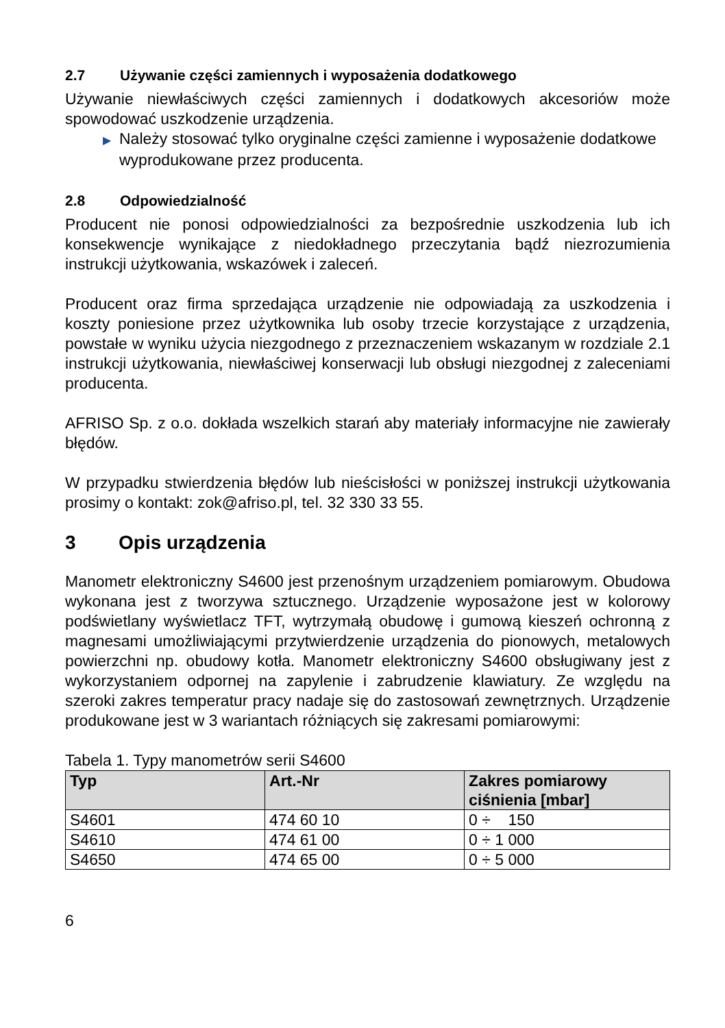2.7 Używanie części zamiennych i wyposażenia dodatkowego
Używanie niewłaściwych części zamiennych i dodatkowych akcesoriów może spowodować uszkodzenie urządzenia.
▶ Należy stosować tylko oryginalne części zamienne i wyposażenie dodatkowe wyprodukowane przez producenta.
2.8 Odpowiedzialność
Producent nie ponosi odpowiedzialności za bezpośrednie uszkodzenia lub ich konsekwencje wynikające z niedokładnego przeczytania bądź niezrozumienia instrukcji użytkowania, wskazówek i zaleceń.
Producent oraz firma sprzedająca urządzenie nie odpowiadają za uszkodzenia i koszty poniesione przez użytkownika lub osoby trzecie korzystające z urządzenia, powstałe w wyniku użycia niezgodnego z przeznaczeniem wskazanym w rozdziale 2.1 instrukcji użytkowania, niewłaściwej konserwacji lub obsługi niezgodnej z zaleceniami producenta.
AFRISO Sp. z o.o. dokłada wszelkich starań aby materiały informacyjne nie zawierały błędów.
W przypadku stwierdzenia błędów lub nieścisłości w poniższej instrukcji użytkowania prosimy o kontakt: zok@afriso.pl, tel. 32 330 33 55.
3 Opis urządzenia
Manometr elektroniczny S4600 jest przenośnym urządzeniem pomiarowym. Obudowa wykonana jest z tworzywa sztucznego. Urządzenie wyposażone jest w kolorowy podświetlany wyświetlacz TFT, wytrzymałą obudowę i gumową kieszeń ochronną z magnesami umożliwiającymi przytwierdzenie urządzenia do pionowych, metalowych powierzchni np. obudowy kotła. Manometr elektroniczny S4600 obsługiwany jest z wykorzystaniem odpornej na zapylenie i zabrudzenie klawiatury. Ze względu na szeroki zakres temperatur pracy nadaje się do zastosowań zewnętrznych. Urządzenie produkowane jest w 3 wariantach różniących się zakresami pomiarowymi:
Tabela 1. Typy manometrów serii S4600
| Typ | Art.-Nr | Zakres pomiarowy ciśnienia [mbar] |
| --- | --- | --- |
| S4601 | 474 60 10 | 0 ÷ 150 |
| S4610 | 474 61 00 | 0 ÷ 1 000 |
| S4650 | 474 65 00 | 0 ÷ 5 000 |
6